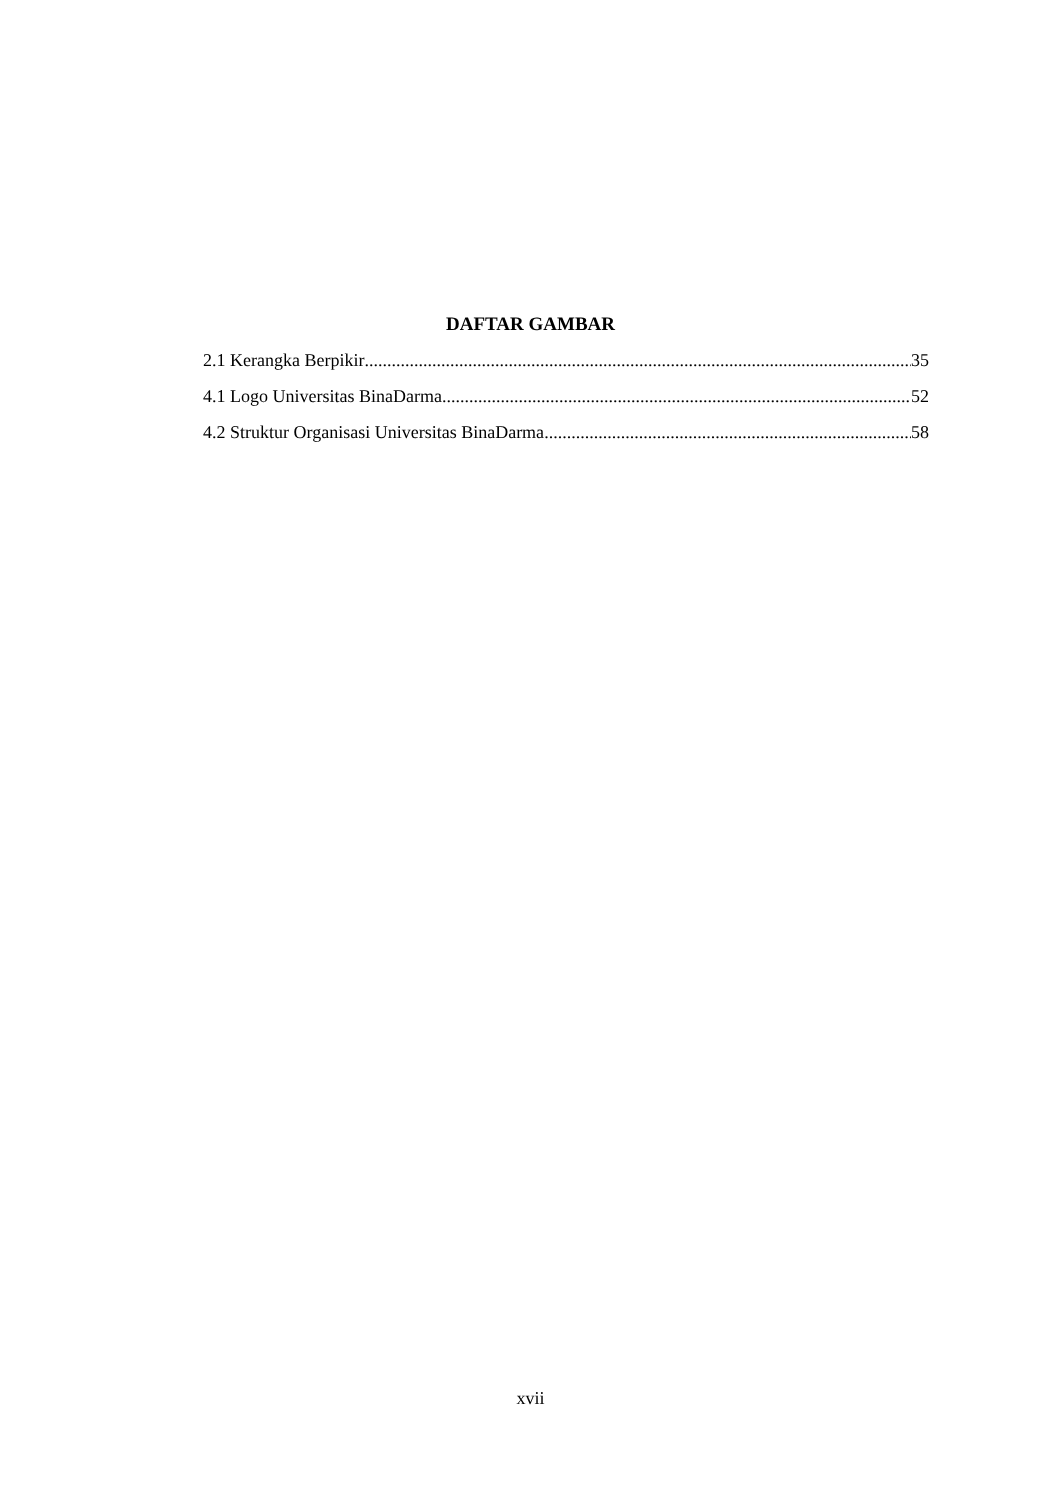DAFTAR GAMBAR
2.1 Kerangka Berpikir 35
4.1 Logo Universitas BinaDarma 52
4.2 Struktur Organisasi Universitas BinaDarma 58
xvii